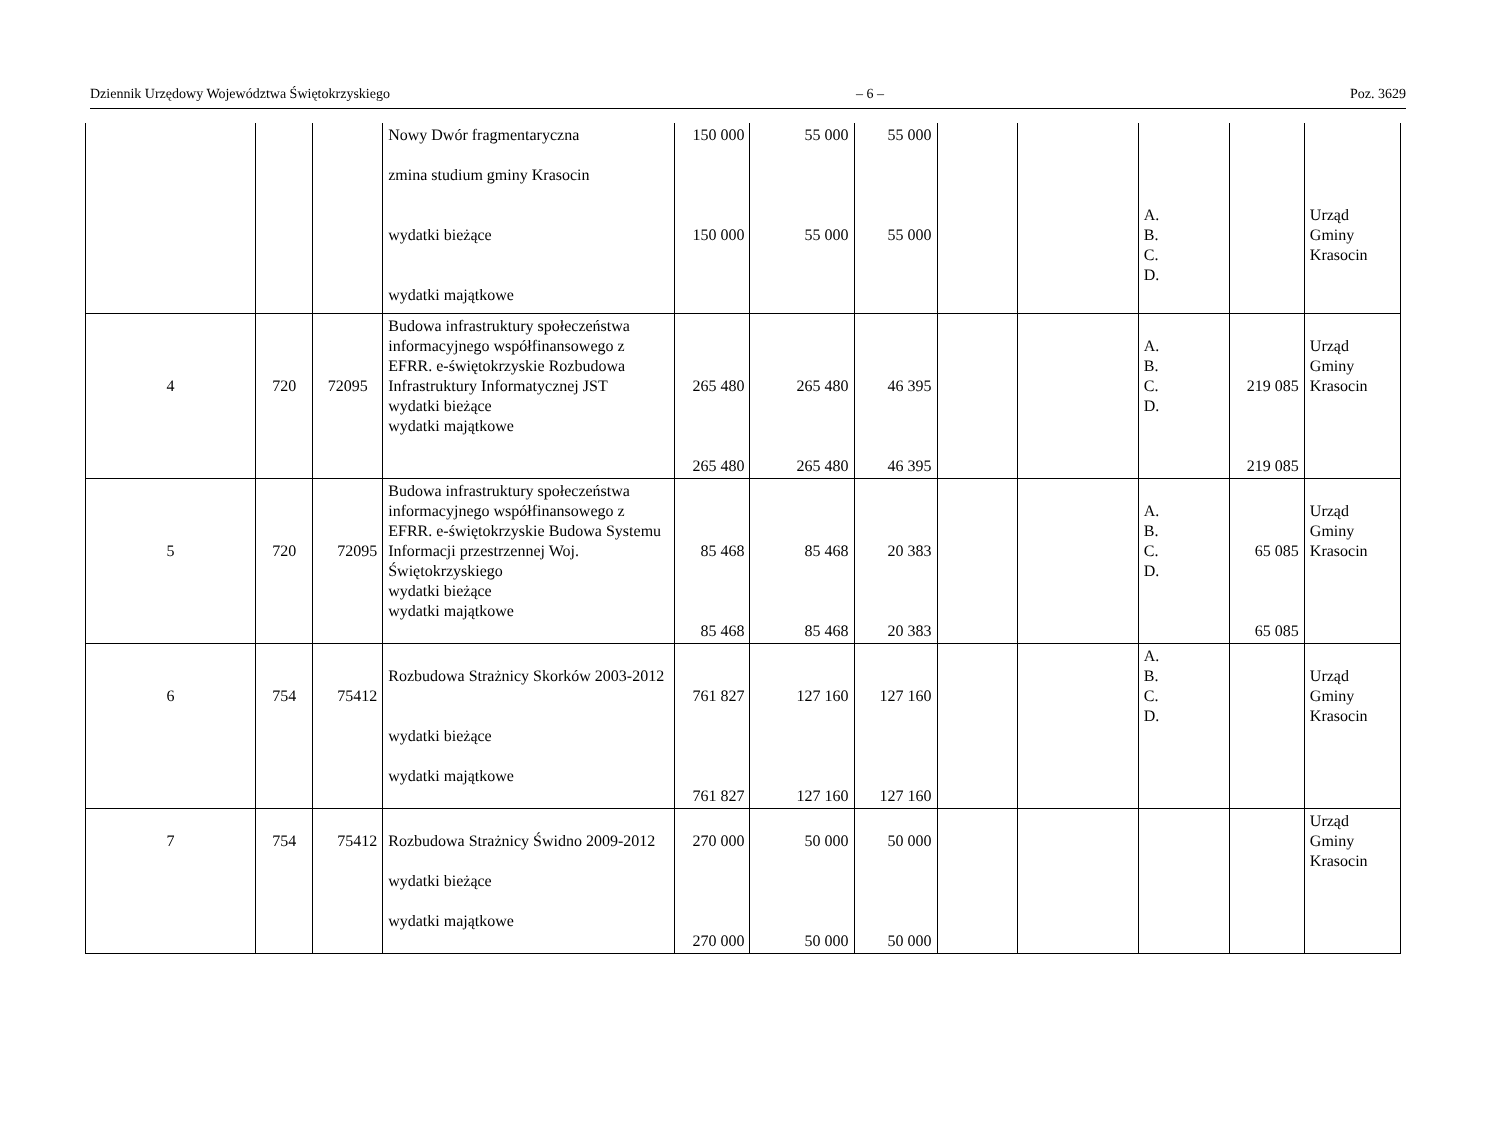Dziennik Urzędowy Województwa Świętokrzyskiego – 6 – Poz. 3629
| | | | Nowy Dwór fragmentaryczna zmina studium gminy Krasocin wydatki bieżące wydatki majątkowe | 150 000 150 000 | 55 000 55 000 | 55 000 55 000 | | | A. B. C. D. | | Urząd Gminy Krasocin |
| 4 | 720 | 72095 | Budowa infrastruktury społeczeństwa informacyjnego współfinansowego z EFRR. e-świętokrzyskie Rozbudowa Infrastruktury Informatycznej JST wydatki bieżące wydatki majątkowe | 265 480 265 480 | 265 480 265 480 | 46 395 46 395 | | | A. B. C. D. | 219 085 219 085 | Urząd Gminy Krasocin |
| 5 | 720 | 72095 | Budowa infrastruktury społeczeństwa informacyjnego współfinansowego z EFRR. e-świętokrzyskie Budowa Systemu Informacji przestrzennej Woj. Świętokrzyskiego wydatki bieżące wydatki majątkowe | 85 468 85 468 | 85 468 85 468 | 20 383 20 383 | | | A. B. C. D. | 65 085 65 085 | Urząd Gminy Krasocin |
| 6 | 754 | 75412 | Rozbudowa Strażnicy Skorków 2003-2012 wydatki bieżące wydatki majątkowe | 761 827 761 827 | 127 160 127 160 | 127 160 127 160 | | | A. B. C. D. | | Urząd Gminy Krasocin |
| 7 | 754 | 75412 | Rozbudowa Strażnicy Świdno 2009-2012 wydatki bieżące wydatki majątkowe | 270 000 270 000 | 50 000 50 000 | 50 000 50 000 | | | | | Urząd Gminy Krasocin |